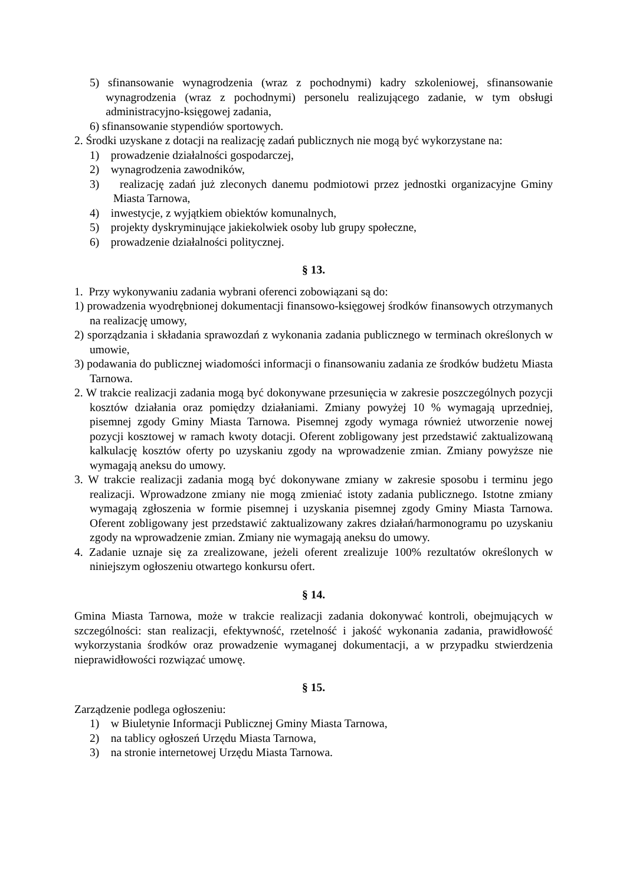5) sfinansowanie wynagrodzenia (wraz z pochodnymi) kadry szkoleniowej, sfinansowanie wynagrodzenia (wraz z pochodnymi) personelu realizującego zadanie, w tym obsługi administracyjno-księgowej zadania,
6) sfinansowanie stypendiów sportowych.
2. Środki uzyskane z dotacji na realizację zadań publicznych nie mogą być wykorzystane na:
1) prowadzenie działalności gospodarczej,
2) wynagrodzenia zawodników,
3) realizację zadań już zleconych danemu podmiotowi przez jednostki organizacyjne Gminy Miasta Tarnowa,
4) inwestycje, z wyjątkiem obiektów komunalnych,
5) projekty dyskryminujące jakiekolwiek osoby lub grupy społeczne,
6) prowadzenie działalności politycznej.
§ 13.
1. Przy wykonywaniu zadania wybrani oferenci zobowiązani są do:
1) prowadzenia wyodrębnionej dokumentacji finansowo-księgowej środków finansowych otrzymanych na realizację umowy,
2) sporządzania i składania sprawozdań z wykonania zadania publicznego w terminach określonych w umowie,
3) podawania do publicznej wiadomości informacji o finansowaniu zadania ze środków budżetu Miasta Tarnowa.
2. W trakcie realizacji zadania mogą być dokonywane przesunięcia w zakresie poszczególnych pozycji kosztów działania oraz pomiędzy działaniami. Zmiany powyżej 10 % wymagają uprzedniej, pisemnej zgody Gminy Miasta Tarnowa. Pisemnej zgody wymaga również utworzenie nowej pozycji kosztowej w ramach kwoty dotacji. Oferent zobligowany jest przedstawić zaktualizowaną kalkulację kosztów oferty po uzyskaniu zgody na wprowadzenie zmian. Zmiany powyższe nie wymagają aneksu do umowy.
3. W trakcie realizacji zadania mogą być dokonywane zmiany w zakresie sposobu i terminu jego realizacji. Wprowadzone zmiany nie mogą zmieniać istoty zadania publicznego. Istotne zmiany wymagają zgłoszenia w formie pisemnej i uzyskania pisemnej zgody Gminy Miasta Tarnowa. Oferent zobligowany jest przedstawić zaktualizowany zakres działań/harmonogramu po uzyskaniu zgody na wprowadzenie zmian. Zmiany nie wymagają aneksu do umowy.
4. Zadanie uznaje się za zrealizowane, jeżeli oferent zrealizuje 100% rezultatów określonych w niniejszym ogłoszeniu otwartego konkursu ofert.
§ 14.
Gmina Miasta Tarnowa, może w trakcie realizacji zadania dokonywać kontroli, obejmujących w szczególności: stan realizacji, efektywność, rzetelność i jakość wykonania zadania, prawidłowość wykorzystania środków oraz prowadzenie wymaganej dokumentacji, a w przypadku stwierdzenia nieprawidłowości rozwiązać umowę.
§ 15.
Zarządzenie podlega ogłoszeniu:
1) w Biuletynie Informacji Publicznej Gminy Miasta Tarnowa,
2) na tablicy ogłoszeń Urzędu Miasta Tarnowa,
3) na stronie internetowej Urzędu Miasta Tarnowa.